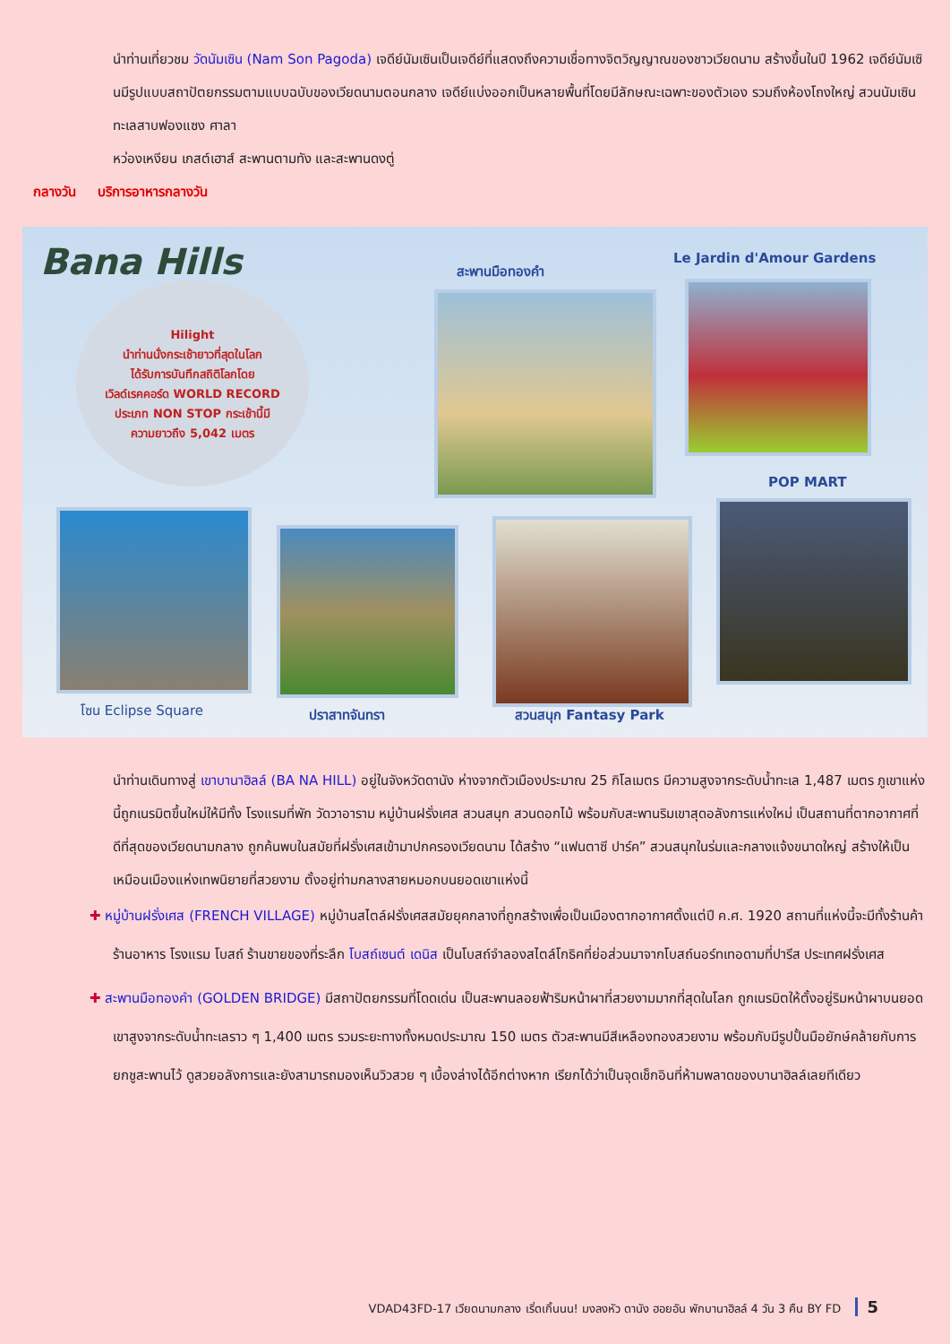นำท่านเที่ยวชม วัดนัมเซิน (Nam Son Pagoda) เจดีย์นัมเซินเป็นเจดีย์ที่แสดงถึงความเชื่อทางจิตวิญญาณของชาวเวียดนาม สร้างขึ้นในปี 1962 เจดีย์นัมเซินมีรูปแบบสถาปัตยกรรมตามแบบฉบับของเวียดนามตอนกลาง เจดีย์แบ่งออกเป็นหลายพื้นที่โดยมีลักษณะเฉพาะของตัวเอง รวมถึงห้องโถงใหญ่ สวนนัมเซิน ทะเลสาบฟองแซง ศาลา
หว่องเหงียน เกสต์เฮาส์ สะพานตามทัง และสะพานดงตู่
กลางวัน บริการอาหารกลางวัน
Bana Hills
Hilight
นำท่านนั่งกระเช้ายาวที่สุดในโลก
ได้รับการบันทึกสถิติโลกโดย
เวิลด์เรคคอร์ด WORLD RECORD
ประเภท NON STOP กระเช้านี้มี
ความยาวถึง 5,042 เมตร
สะพานมือทองคำ
Le Jardin d'Amour Gardens
POP MART
โซน Eclipse Square ปราสาทจันทรา สวนสนุก Fantasy Park
นำท่านเดินทางสู่ เขาบานาฮิลล์ (BA NA HILL) อยู่ในจังหวัดดานัง ห่างจากตัวเมืองประมาณ 25 กิโลเมตร มีความสูงจากระดับน้ำทะเล 1,487 เมตร ภูเขาแห่งนี้ถูกเนรมิตขึ้นใหม่ให้มีทั้ง โรงแรมที่พัก วัดวาอาราม หมู่บ้านฝรั่งเศส สวนสนุก สวนดอกไม้ พร้อมกับสะพานริมเขาสุดอลังการแห่งใหม่ เป็นสถานที่ตากอากาศที่ดีที่สุดของเวียดนามกลาง ถูกค้นพบในสมัยที่ฝรั่งเศสเข้ามาปกครองเวียดนาม ได้สร้าง “แฟนตาซี ปาร์ค” สวนสนุกในร่มและกลางแจ้งขนาดใหญ่ สร้างให้เป็นเหมือนเมืองแห่งเทพนิยายที่สวยงาม ตั้งอยู่ท่ามกลางสายหมอกบนยอดเขาแห่งนี้
✚ หมู่บ้านฝรั่งเศส (FRENCH VILLAGE) หมู่บ้านสไตล์ฝรั่งเศสสมัยยุคกลางที่ถูกสร้างเพื่อเป็นเมืองตากอากาศตั้งแต่ปี ค.ศ. 1920 สถานที่แห่งนี้จะมีทั้งร้านค้า ร้านอาหาร โรงแรม โบสถ์ ร้านขายของที่ระลึก โบสถ์เซนต์ เดนิส เป็นโบสถ์จำลองสไตล์โกธิคที่ย่อส่วนมาจากโบสถ์นอร์ทเทอดามที่ปารีส ประเทศฝรั่งเศส
✚ สะพานมือทองคำ (GOLDEN BRIDGE) มีสถาปัตยกรรมที่โดดเด่น เป็นสะพานลอยฟ้าริมหน้าผาที่สวยงามมากที่สุดในโลก ถูกเนรมิตให้ตั้งอยู่ริมหน้าผาบนยอดเขาสูงจากระดับน้ำทะเลราว ๆ 1,400 เมตร รวมระยะทางทั้งหมดประมาณ 150 เมตร ตัวสะพานมีสีเหลืองทองสวยงาม พร้อมกับมีรูปปั้นมือยักษ์คล้ายกับการยกชูสะพานไว้ ดูสวยอลังการและยังสามารถมองเห็นวิวสวย ๆ เบื้องล่างได้อีกต่างหาก เรียกได้ว่าเป็นจุดเช็กอินที่ห้ามพลาดของบานาฮิลล์เลยทีเดียว
VDAD43FD-17 เวียดนามกลาง เริ่ดเกิ้นนน! มงลงหัว ดานัง ฮอยอัน พักบานาฮิลล์ 4 วัน 3 คืน BY FD 5